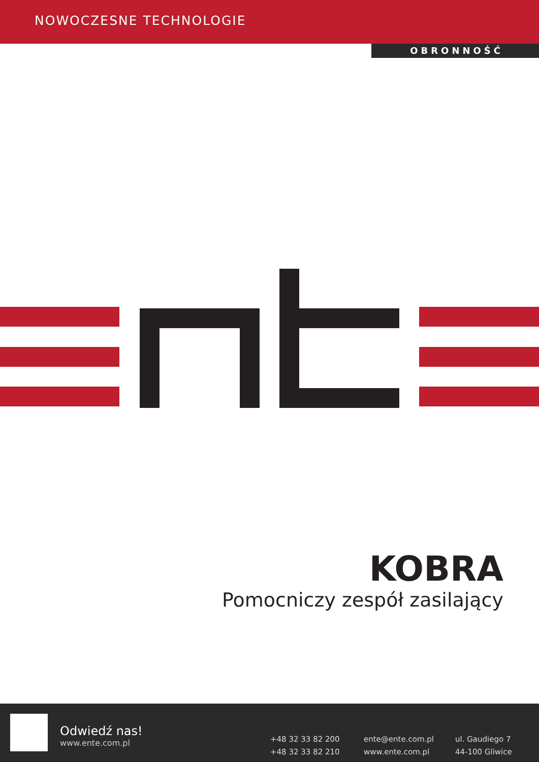NOWOCZESNE TECHNOLOGIE
OBRONNOŚĆ
KOBRA
Pomocniczy zespół zasilający
Odwiedź nas!
www.ente.com.pl
+48 32 33 82 200
+48 32 33 82 210
ente@ente.com.pl
www.ente.com.pl
ul. Gaudiego 7
44-100 Gliwice